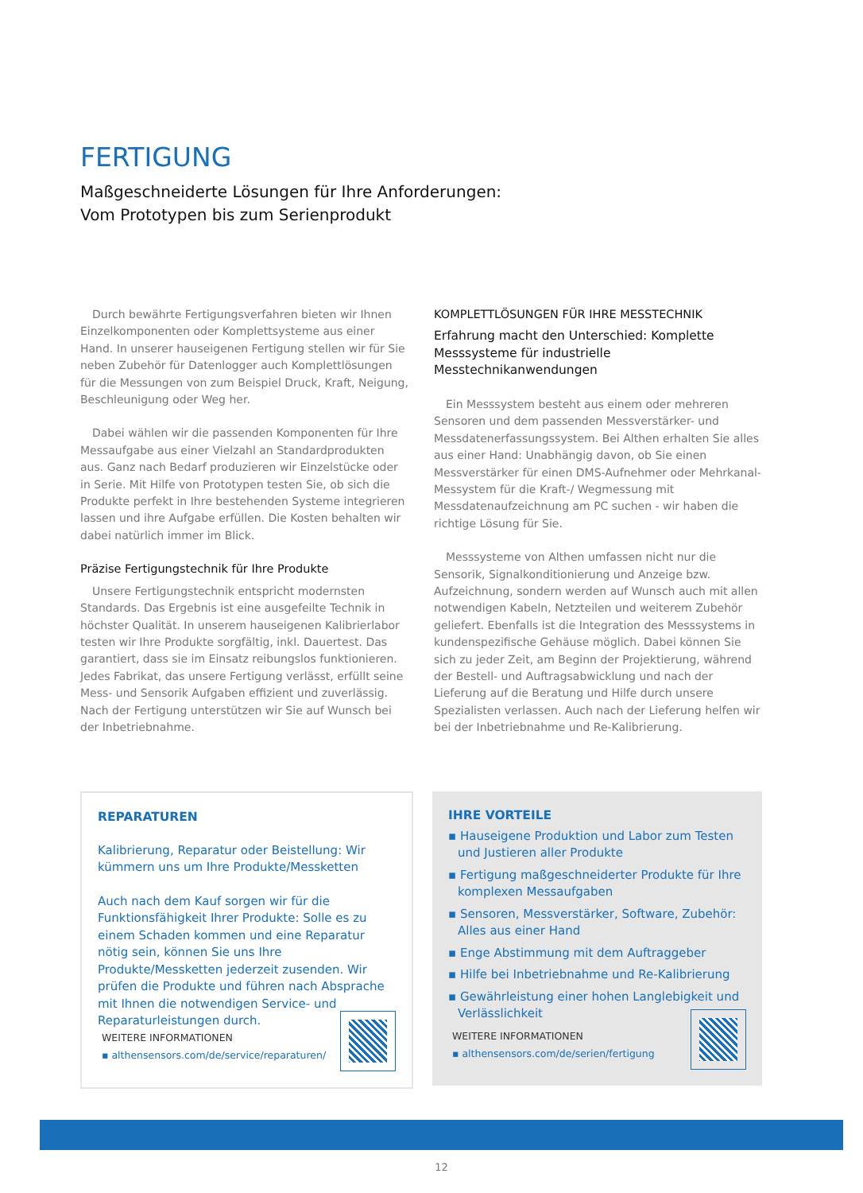FERTIGUNG
Maßgeschneiderte Lösungen für Ihre Anforderungen:
Vom Prototypen bis zum Serienprodukt
Durch bewährte Fertigungsverfahren bieten wir Ihnen Einzel­komponenten oder Komplettsysteme aus einer Hand. In unserer hauseigenen Fertigung stellen wir für Sie neben Zubehör für Datenlogger auch Komplettlösungen für die Messungen von zum Beispiel Druck, Kraft, Neigung, Beschleunigung oder Weg her.
Dabei wählen wir die passenden Komponenten für Ihre Mess­aufgabe aus einer Vielzahl an Standardprodukten aus. Ganz nach Bedarf produzieren wir Einzelstücke oder in Serie. Mit Hilfe von Prototypen testen Sie, ob sich die Produkte perfekt in Ihre be­stehenden Systeme integrieren lassen und ihre Aufgabe erfüllen. Die Kosten behalten wir dabei natürlich immer im Blick.
Präzise Fertigungstechnik für Ihre Produkte
Unsere Fertigungstechnik entspricht modernsten Standards. Das Ergebnis ist eine ausgefeilte Technik in höchster Qualität. In unserem hauseigenen Kalibrierlabor testen wir Ihre Produkte sorgfältig, inkl. Dauertest. Das garantiert, dass sie im Einsatz reibungslos funktionieren. Jedes Fabrikat, das unsere Fertigung verlässt, erfüllt seine Mess- und Sensorik Aufgaben effizient und zuverlässig. Nach der Fertigung unterstützen wir Sie auf Wunsch bei der Inbetriebnahme.
KOMPLETTLÖSUNGEN FÜR IHRE MESSTECHNIK
Erfahrung macht den Unterschied: Komplette Messsysteme für industrielle Messtechnikanwendungen
Ein Messsystem besteht aus einem oder mehreren Sensoren und dem passenden Messverstärker- und Messdatenerfas­sungssystem. Bei Althen erhalten Sie alles aus einer Hand: Unabhängig davon, ob Sie einen Messverstärker für einen DMS-Aufnehmer oder Mehrkanal-Messystem für die Kraft-/ Wegmessung mit Messdatenaufzeichnung am PC suchen - wir haben die richtige Lösung für Sie.
Messsysteme von Althen umfassen nicht nur die Sensorik, Signalkonditionierung und Anzeige bzw. Aufzeichnung, sondern werden auf Wunsch auch mit allen notwendigen Kabeln, Netzteilen und weiterem Zubehör geliefert. Ebenfalls ist die Integration des Messsystems in kundenspezifische Gehäuse möglich. Dabei können Sie sich zu jeder Zeit, am Beginn der Projektierung, während der Bestell- und Auftragsabwicklung und nach der Lieferung auf die Beratung und Hilfe durch un­sere Spezialisten verlassen. Auch nach der Lieferung helfen wir bei der Inbetriebnahme und Re-Kalibrierung.
REPARATUREN
Kalibrierung, Reparatur oder Beistellung: Wir kümmern uns um Ihre Produkte/Messketten
Auch nach dem Kauf sorgen wir für die Funktionsfähig­keit Ihrer Produkte: Solle es zu einem Schaden kommen und eine Reparatur nötig sein, können Sie uns Ihre Produkte/Messketten jederzeit zusenden. Wir prüfen die Produkte und führen nach Absprache mit Ihnen die notwendigen Service- und Reparaturleistungen durch.
WEITERE INFORMATIONEN
▪ althensensors.com/de/service/reparaturen/
IHRE VORTEILE
▪ Hauseigene Produktion und Labor zum Testen und Justieren aller Produkte
▪ Fertigung maßgeschneiderter Produkte für Ihre komplexen Messaufgaben
▪ Sensoren, Messverstärker, Software, Zubehör: Alles aus einer Hand
▪ Enge Abstimmung mit dem Auftraggeber
▪ Hilfe bei Inbetriebnahme und Re-Kalibrierung
▪ Gewährleistung einer hohen Langlebigkeit und Verlässlichkeit
WEITERE INFORMATIONEN
▪ althensensors.com/de/serien/fertigung
12